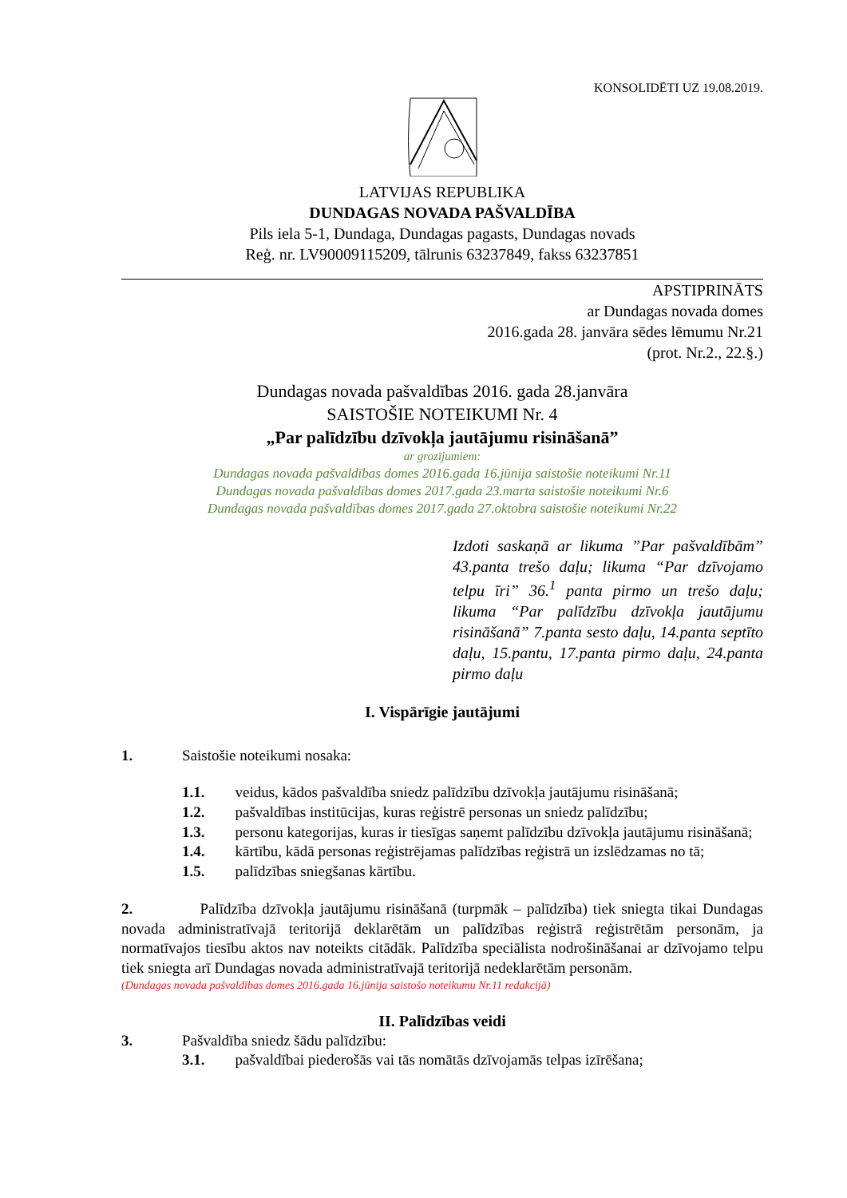KONSOLIDĒTI UZ 19.08.2019.
LATVIJAS REPUBLIKA
DUNDAGAS NOVADA PAŠVALDĪBA
Pils iela 5-1, Dundaga, Dundagas pagasts, Dundagas novads
Reģ. nr. LV90009115209, tālrunis 63237849, fakss 63237851
APSTIPRINĀTS
ar Dundagas novada domes
2016.gada 28. janvāra sēdes lēmumu Nr.21
(prot. Nr.2., 22.§.)
Dundagas novada pašvaldības 2016. gada 28.janvāra
SAISTOŠIE NOTEIKUMI Nr. 4
„Par palīdzību dzīvokļa jautājumu risināšanā”
ar grozījumiem:
Dundagas novada pašvaldības domes 2016.gada 16.jūnija saistošie noteikumi Nr.11
Dundagas novada pašvaldības domes 2017.gada 23.marta saistošie noteikumi Nr.6
Dundagas novada pašvaldības domes 2017.gada 27.oktobra saistošie noteikumi Nr.22
Izdoti saskaņā ar likuma ”Par pašvaldībām” 43.panta trešo daļu; likuma “Par dzīvojamo telpu īri” 36.<sup>1</sup> panta pirmo un trešo daļu; likuma “Par palīdzību dzīvokļa jautājumu risināšanā” 7.panta sesto daļu, 14.panta septīto daļu, 15.pantu, 17.panta pirmo daļu, 24.panta pirmo daļu
I. Vispārīgie jautājumi
1. Saistošie noteikumi nosaka:
1.1. veidus, kādos pašvaldība sniedz palīdzību dzīvokļa jautājumu risināšanā;
1.2. pašvaldības institūcijas, kuras reģistrē personas un sniedz palīdzību;
1.3. personu kategorijas, kuras ir tiesīgas saņemt palīdzību dzīvokļa jautājumu risināšanā;
1.4. kārtību, kādā personas reģistrējamas palīdzības reģistrā un izslēdzamas no tā;
1.5. palīdzības sniegšanas kārtību.
2. Palīdzība dzīvokļa jautājumu risināšanā (turpmāk – palīdzība) tiek sniegta tikai Dundagas novada administratīvajā teritorijā deklarētām un palīdzības reģistrā reģistrētām personām, ja normatīvajos tiesību aktos nav noteikts citādāk. Palīdzība speciālista nodrošināšanai ar dzīvojamo telpu tiek sniegta arī Dundagas novada administratīvajā teritorijā nedeklarētām personām.
(Dundagas novada pašvaldības domes 2016.gada 16.jūnija saistošo noteikumu Nr.11 redakcijā)
II. Palīdzības veidi
3. Pašvaldība sniedz šādu palīdzību:
3.1. pašvaldībai piederošās vai tās nomātās dzīvojamās telpas izīrēšana;